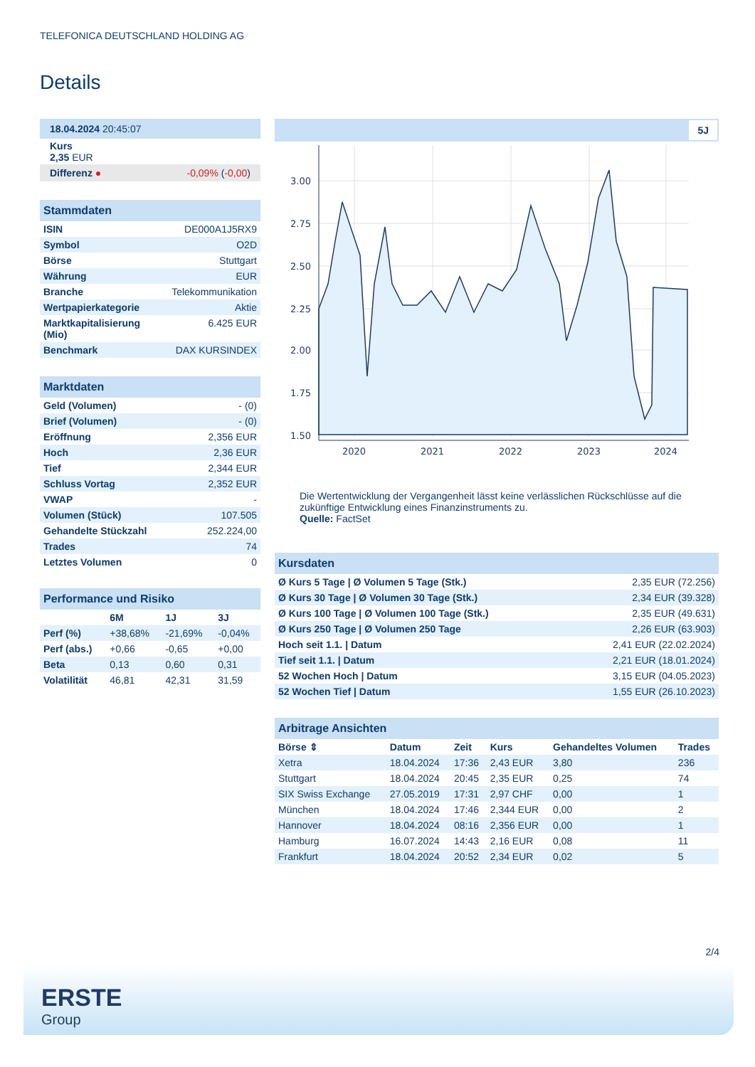TELEFONICA DEUTSCHLAND HOLDING AG
Details
| 18.04.2024 20:45:07 |
| Kurs 2,35 EUR |
| Differenz ● -0,09% ( -0,00 ) |
| Stammdaten | |
| --- | --- |
| ISIN | DE000A1J5RX9 |
| Symbol | O2D |
| Börse | Stuttgart |
| Währung | EUR |
| Branche | Telekommunikation |
| Wertpapierkategorie | Aktie |
| Marktkapitalisierung (Mio) | 6.425 EUR |
| Benchmark | DAX KURSINDEX |
| Marktdaten | |
| --- | --- |
| Geld (Volumen) | - (0) |
| Brief (Volumen) | - (0) |
| Eröffnung | 2,356 EUR |
| Hoch | 2,36 EUR |
| Tief | 2,344 EUR |
| Schluss Vortag | 2,352 EUR |
| VWAP | - |
| Volumen (Stück) | 107.505 |
| Gehandelte Stückzahl | 252.224,00 |
| Trades | 74 |
| Letztes Volumen | 0 |
| Performance und Risiko | | | |
| --- | --- | --- | --- |
| | 6M | 1J | 3J |
| Perf (%) | +38,68% | -21,69% | -0,04% |
| Perf (abs.) | +0,66 | -0,65 | +0,00 |
| Beta | 0,13 | 0,60 | 0,31 |
| Volatilität | 46,81 | 42,31 | 31,59 |
5J
3.00
2.75
2.50
2.25
2.00
1.75
1.50
2020
2021
2022
2023
2024
Die Wertentwicklung der Vergangenheit lässt keine verlässlichen Rückschlüsse auf die zukünftige Entwicklung eines Finanzinstruments zu.
Quelle: FactSet
| Kursdaten | |
| --- | --- |
| Ø Kurs 5 Tage / Ø Volumen 5 Tage (Stk.) | 2,35 EUR (72.256) |
| Ø Kurs 30 Tage / Ø Volumen 30 Tage (Stk.) | 2,34 EUR (39.328) |
| Ø Kurs 100 Tage / Ø Volumen 100 Tage (Stk.) | 2,35 EUR (49.631) |
| Ø Kurs 250 Tage / Ø Volumen 250 Tage | 2,26 EUR (63.903) |
| Hoch seit 1.1. / Datum | 2,41 EUR (22.02.2024) |
| Tief seit 1.1. / Datum | 2,21 EUR (18.01.2024) |
| 52 Wochen Hoch / Datum | 3,15 EUR (04.05.2023) |
| 52 Wochen Tief / Datum | 1,55 EUR (26.10.2023) |
| Arbitrage Ansichten | | | | | |
| --- | --- | --- | --- | --- | --- |
| Börse ⇕ | Datum | Zeit | Kurs | Gehandeltes Volumen | Trades |
| Xetra | 18.04.2024 | 17:36 | 2,43 EUR | 3,80 | 236 |
| Stuttgart | 18.04.2024 | 20:45 | 2,35 EUR | 0,25 | 74 |
| SIX Swiss Exchange | 27.05.2019 | 17:31 | 2,97 CHF | 0,00 | 1 |
| München | 18.04.2024 | 17:46 | 2,344 EUR | 0,00 | 2 |
| Hannover | 18.04.2024 | 08:16 | 2,356 EUR | 0,00 | 1 |
| Hamburg | 16.07.2024 | 14:43 | 2,16 EUR | 0,08 | 11 |
| Frankfurt | 18.04.2024 | 20:52 | 2,34 EUR | 0,02 | 5 |
2/4
ERSTE
Group